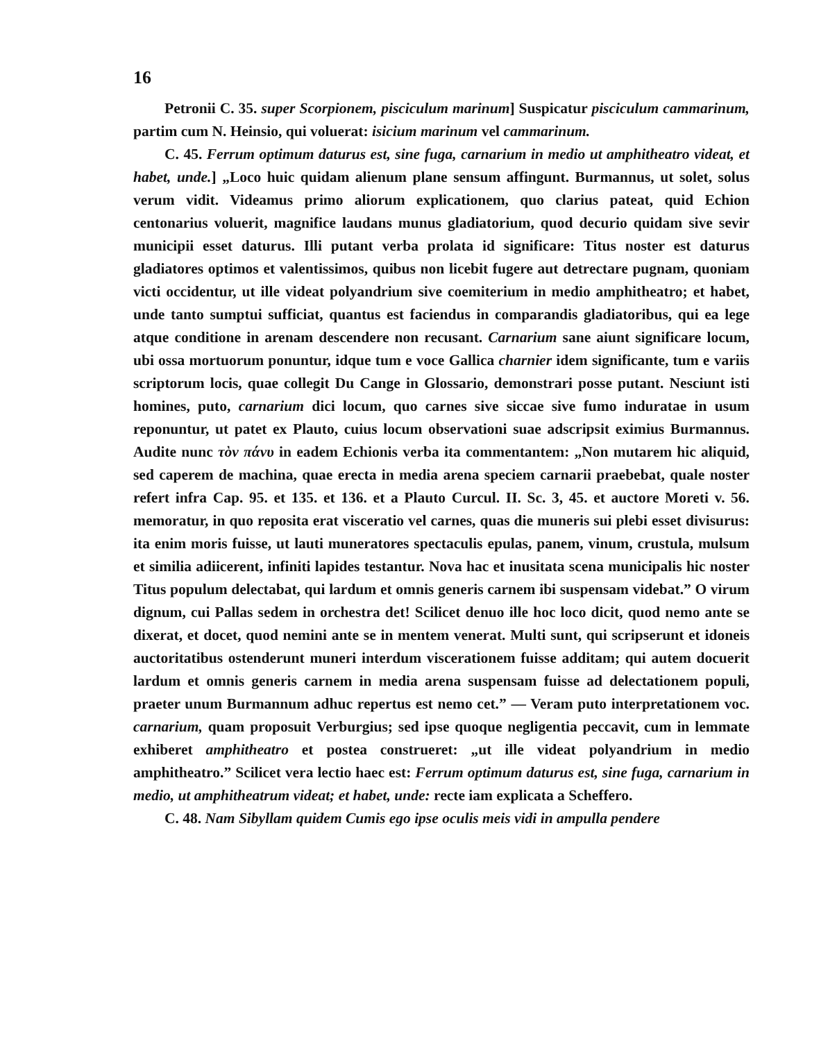16
Petronii C. 35. super Scorpionem, pisciculum marinum] Suspicatur pisciculum cammarinum, partim cum N. Heinsio, qui voluerat: isicium marinum vel cammarinum.
C. 45. Ferrum optimum daturus est, sine fuga, carnarium in medio ut amphitheatro videat, et habet, unde.] „Loco huic quidam alienum plane sensum affingunt. Burmannus, ut solet, solus verum vidit. Videamus primo aliorum explicationem, quo clarius pateat, quid Echion centonarius voluerit, magnifice laudans munus gladiatorium, quod decurio quidam sive sevir municipii esset daturus. Illi putant verba prolata id significare: Titus noster est daturus gladiatores optimos et valentissimos, quibus non licebit fugere aut detrectare pugnam, quoniam victi occidentur, ut ille videat polyandrium sive coemiterium in medio amphitheatro; et habet, unde tanto sumptui sufficiat, quantus est faciendus in comparandis gladiatoribus, qui ea lege atque conditione in arenam descendere non recusant. Carnarium sane aiunt significare locum, ubi ossa mortuorum ponuntur, idque tum e voce Gallica charnier idem significante, tum e variis scriptorum locis, quae collegit Du Cange in Glossario, demonstrari posse putant. Nesciunt isti homines, puto, carnarium dici locum, quo carnes sive siccae sive fumo induratae in usum reponuntur, ut patet ex Plauto, cuius locum observationi suae adscripsit eximius Burmannus. Audite nunc τὸν πάνυ in eadem Echionis verba ita commentantem: „Non mutarem hic aliquid, sed caperem de machina, quae erecta in media arena speciem carnarii praebebat, quale noster refert infra Cap. 95. et 135. et 136. et a Plauto Curcul. II. Sc. 3, 45. et auctore Moreti v. 56. memoratur, in quo reposita erat visceratio vel carnes, quas die muneris sui plebi esset divisurus: ita enim moris fuisse, ut lauti muneratores spectaculis epulas, panem, vinum, crustula, mulsum et similia adiicerent, infiniti lapides testantur. Nova hac et inusitata scena municipalis hic noster Titus populum delectabat, qui lardum et omnis generis carnem ibi suspensam videbat.” O virum dignum, cui Pallas sedem in orchestra det! Scilicet denuo ille hoc loco dicit, quod nemo ante se dixerat, et docet, quod nemini ante se in mentem venerat. Multi sunt, qui scripserunt et idoneis auctoritatibus ostenderunt muneri interdum viscerationem fuisse additam; qui autem docuerit lardum et omnis generis carnem in media arena suspensam fuisse ad delectationem populi, praeter unum Burmannum adhuc repertus est nemo cet.” — Veram puto interpretationem voc. carnarium, quam proposuit Verburgius; sed ipse quoque negligentia peccavit, cum in lemmate exhiberet amphitheatro et postea construeret: „ut ille videat polyandrium in medio amphitheatro.” Scilicet vera lectio haec est: Ferrum optimum daturus est, sine fuga, carnarium in medio, ut amphitheatrum videat; et habet, unde: recte iam explicata a Scheffero.
C. 48. Nam Sibyllam quidem Cumis ego ipse oculis meis vidi in ampulla pendere